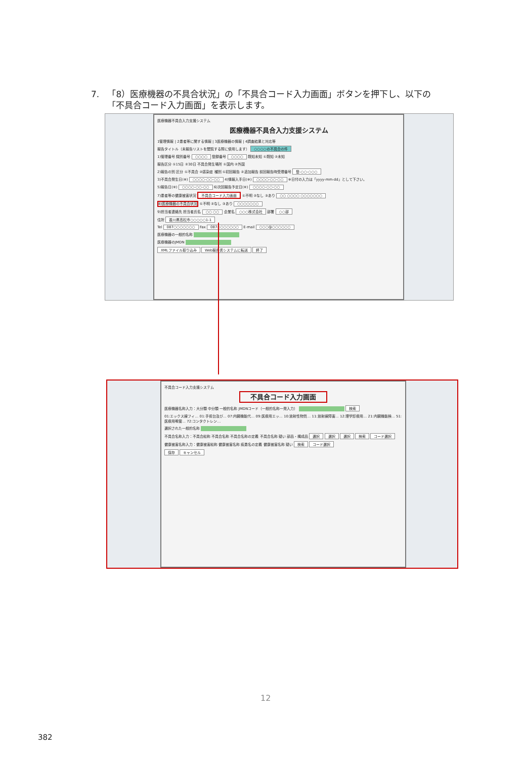7. 「8）医療機器の不具合状況」の「不具合コード入力画面」ボタンを押下し、以下の
「不具合コード入力画面」を表示します。
医療機器不具合入力支援システム
医療機器不具合入力支援システム
1管理情報 | 2患者等に関する情報 | 3医療機器の情報 | 4調査結果と対応等
報告タイトル（未報告リストを閲覧する際に使用します） ○○○○の不具合の件
1)管理番号 識別番号 ○○○○ 登録番号 ○○○○ 既知未知 ①既知 ②未知
報告区分 ①15日 ②30日 不具合発生場所 ①国内 ②外国
2)報告の別 区分 ①不具合 ②感染症 種別 ①初回報告 ②追加報告 前回報告時受理番号 登-○○-○○○
3)不具合発生日(※) ○○○○-○○-○○ 4)情報入手日(※) ○○○○-○○-○○ ※日付の入力は「yyyy-mm-dd」として下さい。
5)報告日(※) ○○○○-○○-○○ 6)次回報告予定日(※) ○○○○-○○-○○
7)患者等の健康被害状況 不具合コード入力画面 ①不明 ②なし ③あり ○○ ○○○○ ○○○○○○○
8)医療機器の不具合状況 ①不明 ②なし ③あり ○○○○○○○
9)担当者連絡先 担当者氏名 ○○ ○○ 企業名 ○○○株式会社 部署 ○○部
住所 香川県高松市○○○○○1-1
Tel 087○○○○○○○ Fax 087○○○○○○○ E-mail ○○○@○○○○○○
医療機器の一般的名称
医療機器のJMDN
XMLファイル取り込み Web報告書システムに転送 終了
不具合コード入力支援システム
不具合コード入力画面
医療機器名称入力：大分類 中分類 一般的名称 JMDNコード（一般的名称一発入力） 検索
01:エックス線フィ… 01:手術台及び… 07:内臓機能代… 09:医療用エッ… 10:放射性物質… 11:放射線障害… 12:理学診療用… 21:内臓機能検… 51:医療用嘴管… 72:コンタクトレン…
選択された一般的名称
不具合名称入力：不具合総称 不具合名称 不具合名称の定義 不具合名称 疑い 部品・構成品 選択 選択 選択 検索 コード選択
健康被害名称入力：健康被害総称 健康被害名称 疾患名の定義 健康被害名称 疑い 検索 コード選択
保存 キャンセル
12
382